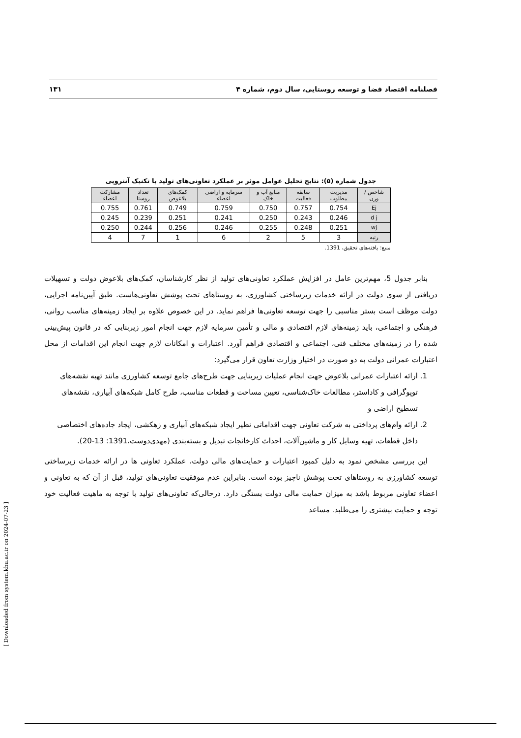فصلنامه اقتصاد فضا و توسعه روستایی، سال دوم، شماره ۴ ۱۳۱
جدول شماره (۵): نتایج تحلیل عوامل موثر بر عملکرد تعاونی‌های تولید با تکنیک آنتروپی
| شاخص / وزن | مدیریت مطلوب | سابقه فعالیت | منابع آب و خاک | سرمایه و اراضی اعضاء | کمک‌های بلاعوض | تعداد روستا | مشارکت اعضاء |
| --- | --- | --- | --- | --- | --- | --- | --- |
| Ej | 0.754 | 0.757 | 0.750 | 0.759 | 0.749 | 0.761 | 0.755 |
| d j | 0.246 | 0.243 | 0.250 | 0.241 | 0.251 | 0.239 | 0.245 |
| wj | 0.251 | 0.248 | 0.255 | 0.246 | 0.256 | 0.244 | 0.250 |
| رتبه | 3 | 5 | 2 | 6 | 1 | 7 | 4 |
منبع: یافته‌های تحقیق، 1391.
بنابر جدول 5، مهم‌ترین عامل در افزایش عملکرد تعاونی‌های تولید از نظر کارشناسان، کمک‌های بلاعوض دولت و تسهیلات دریافتی از سوی دولت در ارائه خدمات زیرساختی کشاورزی، به روستاهای تحت پوشش تعاونی‌هاست. طبق آیین‌نامه اجرایی، دولت موظف است بستر مناسبی را جهت توسعه تعاونی‌ها فراهم نماید. در این خصوص علاوه بر ایجاد زمینه‌های مناسب روانی، فرهنگی و اجتماعی، باید زمینه‌های لازم اقتصادی و مالی و تأمین سرمایه لازم جهت انجام امور زیربنایی که در قانون پیش‌بینی شده را در زمینه‌های مختلف فنی، اجتماعی و اقتصادی فراهم آورد. اعتبارات و امکانات لازم جهت انجام این اقدامات از محل اعتبارات عمرانی دولت به دو صورت در اختیار وزارت تعاون قرار می‌گیرد:
1. ارائه اعتبارات عمرانی بلاعوض جهت انجام عملیات زیربنایی جهت طرح‌های جامع توسعه کشاورزی مانند تهیه نقشه‌های توپوگرافی و کاداستر، مطالعات خاک‌شناسی، تعیین مساحت و قطعات مناسب، طرح کامل شبکه‌های آبیاری، نقشه‌های تسطیح اراضی و
2. ارائه وام‌های پرداختی به شرکت تعاونی جهت اقداماتی نظیر ایجاد شبکه‌های آبیاری و زهکشی، ایجاد جاده‌های اختصاصی داخل قطعات، تهیه وسایل کار و ماشین‌آلات، احداث کارخانجات تبدیل و بسته‌بندی (مهدی‌دوست،1391: 13-20).
این بررسی مشخص نمود به دلیل کمبود اعتبارات و حمایت‌های مالی دولت، عملکرد تعاونی ها در ارائه خدمات زیرساختی توسعه کشاورزی به روستاهای تحت پوشش ناچیز بوده است. بنابراین عدم موفقیت تعاونی‌های تولید، قبل از آن که به تعاونی و اعضاء تعاونی مربوط باشد به میزان حمایت مالی دولت بستگی دارد. درحالی‌که تعاونی‌های تولید با توجه به ماهیت فعالیت خود توجه و حمایت بیشتری را می‌طلبد. مساعد
[ Downloaded from system.khu.ac.ir on 2024-07-23 ]